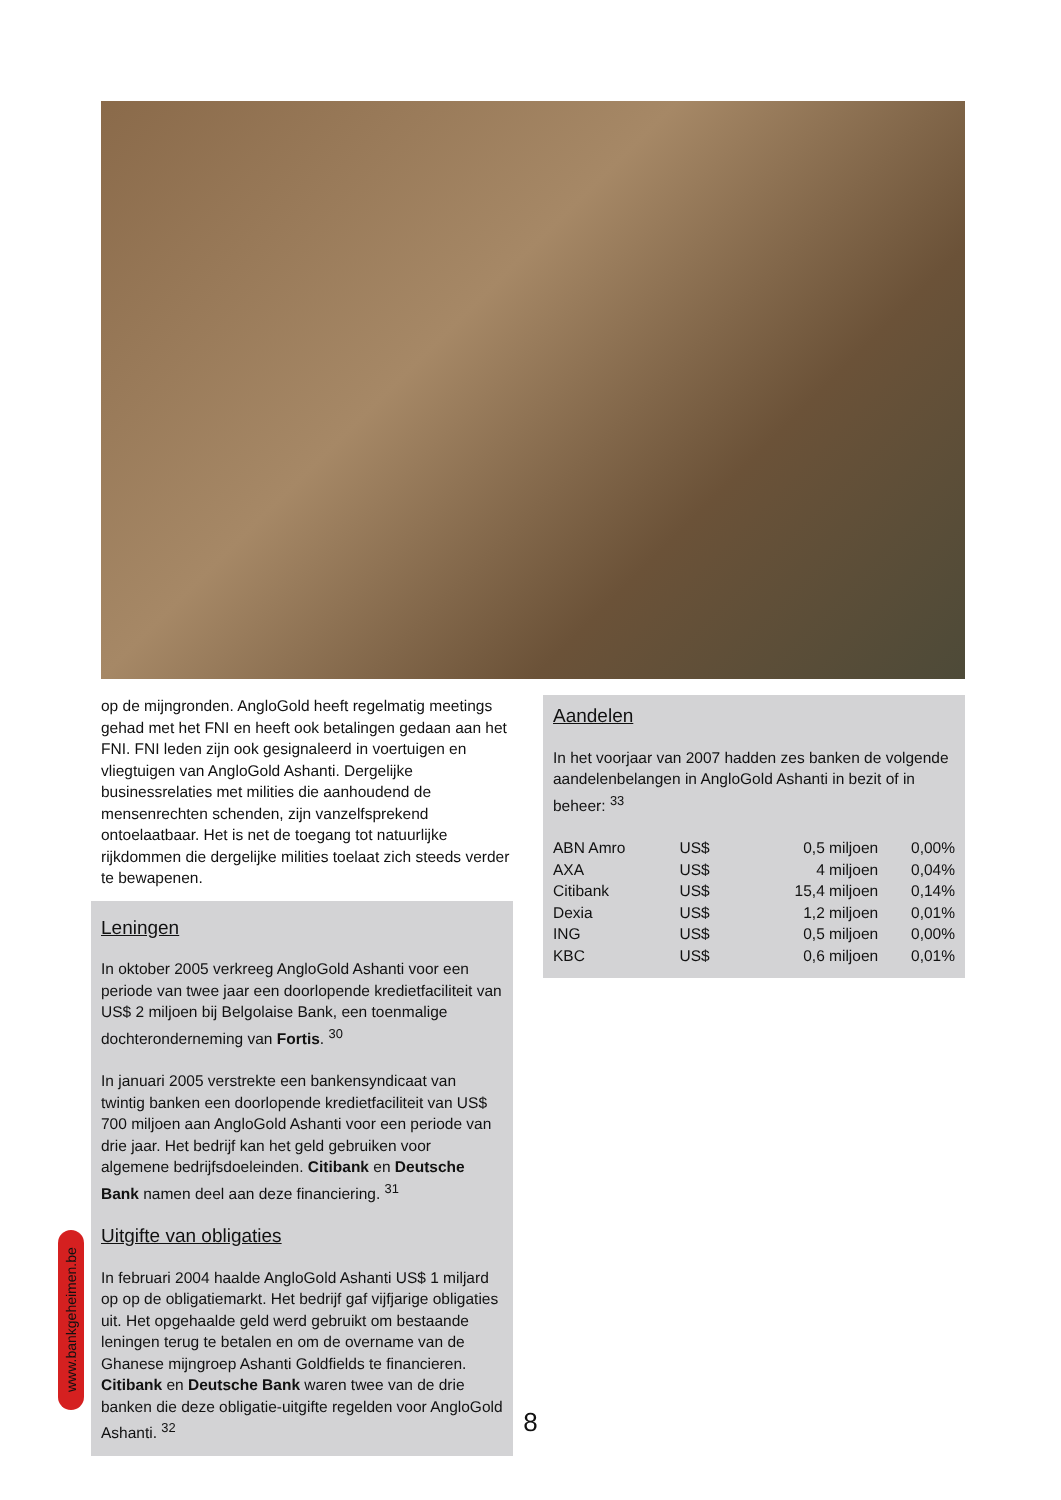op de mijngronden. AngloGold heeft regelmatig meetings gehad met het FNI en heeft ook betalingen gedaan aan het FNI. FNI leden zijn ook gesignaleerd in voertuigen en vliegtuigen van AngloGold Ashanti. Dergelijke businessrelaties met milities die aanhoudend de mensenrechten schenden, zijn vanzelfsprekend ontoelaatbaar. Het is net de toegang tot natuurlijke rijkdommen die dergelijke milities toelaat zich steeds verder te bewapenen.
Leningen
In oktober 2005 verkreeg AngloGold Ashanti voor een periode van twee jaar een doorlopende kredietfaciliteit van US$ 2 miljoen bij Belgolaise Bank, een toenmalige dochteronderneming van Fortis. <sup>30</sup>
In januari 2005 verstrekte een bankensyndicaat van twintig banken een doorlopende kredietfaciliteit van US$ 700 miljoen aan AngloGold Ashanti voor een periode van drie jaar. Het bedrijf kan het geld gebruiken voor algemene bedrijfsdoeleinden. Citibank en Deutsche Bank namen deel aan deze financiering. <sup>31</sup>
Uitgifte van obligaties
In februari 2004 haalde AngloGold Ashanti US$ 1 miljard op op de obligatiemarkt. Het bedrijf gaf vijfjarige obligaties uit. Het opgehaalde geld werd gebruikt om bestaande leningen terug te betalen en om de overname van de Ghanese mijngroep Ashanti Goldfields te financieren. Citibank en Deutsche Bank waren twee van de drie banken die deze obligatie-uitgifte regelden voor AngloGold Ashanti. <sup>32</sup>
Aandelen
In het voorjaar van 2007 hadden zes banken de volgende aandelenbelangen in AngloGold Ashanti in bezit of in beheer: <sup>33</sup>
| ABN Amro | US$ | 0,5 miljoen | 0,00% |
| AXA | US$ | 4 miljoen | 0,04% |
| Citibank | US$ | 15,4 miljoen | 0,14% |
| Dexia | US$ | 1,2 miljoen | 0,01% |
| ING | US$ | 0,5 miljoen | 0,00% |
| KBC | US$ | 0,6 miljoen | 0,01% |
www.bankgeheimen.be
8